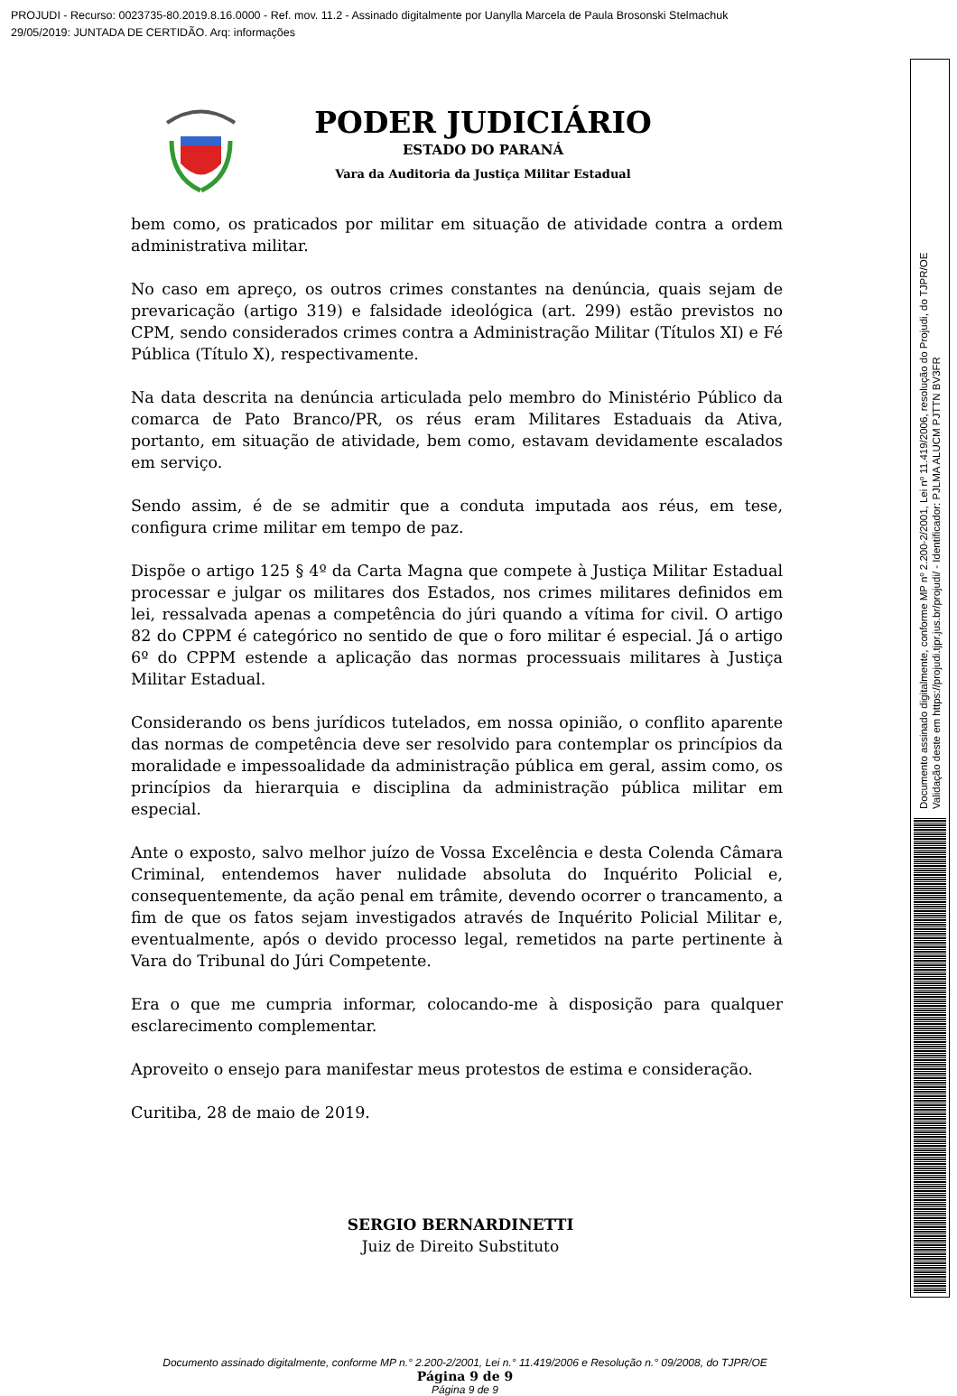PROJUDI - Recurso: 0023735-80.2019.8.16.0000 - Ref. mov. 11.2 - Assinado digitalmente por Uanylla Marcela de Paula Brosonski Stelmachuk
29/05/2019: JUNTADA DE CERTIDÃO. Arq: informações
Documento assinado digitalmente, conforme MP nº 2.200-2/2001, Lei nº 11.419/2006, resolução do Projudi, do TJPR/OE
Validação deste em https://projudi.tjpr.jus.br/projudi/ - Identificador: PJLMA ALUCM PJTTN BV3FR
PODER JUDICIÁRIO
ESTADO DO PARANÁ
Vara da Auditoria da Justiça Militar Estadual
bem como, os praticados por militar em situação de atividade contra a ordem administrativa militar.
No caso em apreço, os outros crimes constantes na denúncia, quais sejam de prevaricação (artigo 319) e falsidade ideológica (art. 299) estão previstos no CPM, sendo considerados crimes contra a Administração Militar (Títulos XI) e Fé Pública (Título X), respectivamente.
Na data descrita na denúncia articulada pelo membro do Ministério Público da comarca de Pato Branco/PR, os réus eram Militares Estaduais da Ativa, portanto, em situação de atividade, bem como, estavam devidamente escalados em serviço.
Sendo assim, é de se admitir que a conduta imputada aos réus, em tese, configura crime militar em tempo de paz.
Dispõe o artigo 125 § 4º da Carta Magna que compete à Justiça Militar Estadual processar e julgar os militares dos Estados, nos crimes militares definidos em lei, ressalvada apenas a competência do júri quando a vítima for civil. O artigo 82 do CPPM é categórico no sentido de que o foro militar é especial. Já o artigo 6º do CPPM estende a aplicação das normas processuais militares à Justiça Militar Estadual.
Considerando os bens jurídicos tutelados, em nossa opinião, o conflito aparente das normas de competência deve ser resolvido para contemplar os princípios da moralidade e impessoalidade da administração pública em geral, assim como, os princípios da hierarquia e disciplina da administração pública militar em especial.
Ante o exposto, salvo melhor juízo de Vossa Excelência e desta Colenda Câmara Criminal, entendemos haver nulidade absoluta do Inquérito Policial e, consequentemente, da ação penal em trâmite, devendo ocorrer o trancamento, a fim de que os fatos sejam investigados através de Inquérito Policial Militar e, eventualmente, após o devido processo legal, remetidos na parte pertinente à Vara do Tribunal do Júri Competente.
Era o que me cumpria informar, colocando-me à disposição para qualquer esclarecimento complementar.
Aproveito o ensejo para manifestar meus protestos de estima e consideração.
Curitiba, 28 de maio de 2019.
SERGIO BERNARDINETTI
Juiz de Direito Substituto
Documento assinado digitalmente, conforme MP n.° 2.200-2/2001, Lei n.° 11.419/2006 e Resolução n.° 09/2008, do TJPR/OE
Página 9 de 9
Página 9 de 9